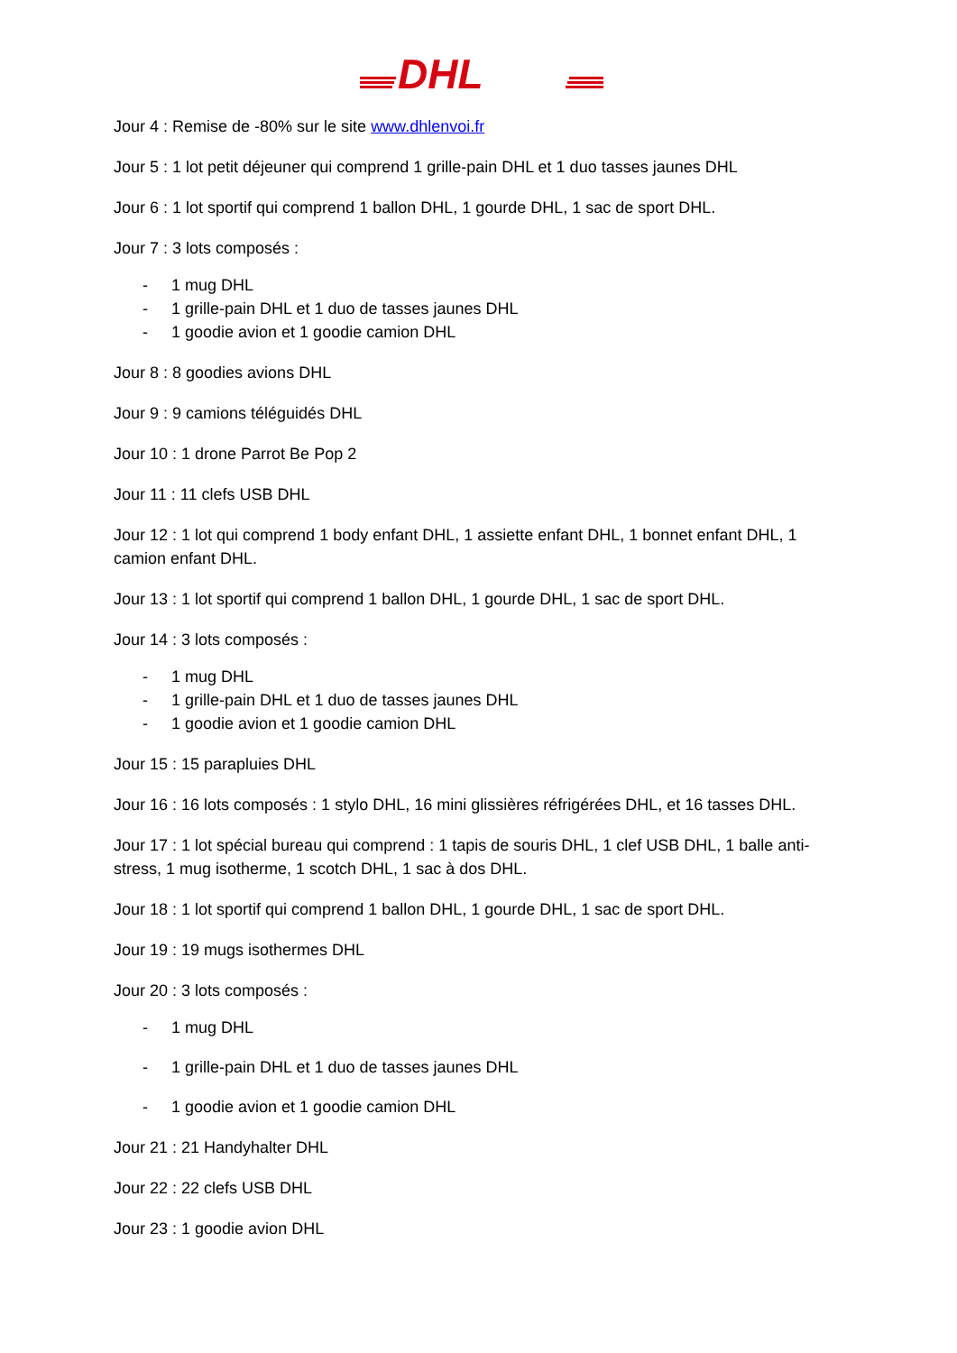DHL
Jour 4 : Remise de -80% sur le site www.dhlenvoi.fr
Jour 5 : 1 lot petit déjeuner qui comprend 1 grille-pain DHL et 1 duo tasses jaunes DHL
Jour 6 : 1 lot sportif qui comprend 1 ballon DHL, 1 gourde DHL, 1 sac de sport DHL.
Jour 7 : 3 lots composés :
- 1 mug DHL
- 1 grille-pain DHL et 1 duo de tasses jaunes DHL
- 1 goodie avion et 1 goodie camion DHL
Jour 8 : 8 goodies avions DHL
Jour 9 : 9 camions téléguidés DHL
Jour 10 : 1 drone Parrot Be Pop 2
Jour 11 : 11 clefs USB DHL
Jour 12 : 1 lot qui comprend 1 body enfant DHL, 1 assiette enfant DHL, 1 bonnet enfant DHL, 1 camion enfant DHL.
Jour 13 : 1 lot sportif qui comprend 1 ballon DHL, 1 gourde DHL, 1 sac de sport DHL.
Jour 14 : 3 lots composés :
- 1 mug DHL
- 1 grille-pain DHL et 1 duo de tasses jaunes DHL
- 1 goodie avion et 1 goodie camion DHL
Jour 15 : 15 parapluies DHL
Jour 16 : 16 lots composés : 1 stylo DHL, 16 mini glissières réfrigérées DHL, et 16 tasses DHL.
Jour 17 : 1 lot spécial bureau qui comprend : 1 tapis de souris DHL, 1 clef USB DHL, 1 balle anti-stress, 1 mug isotherme, 1 scotch DHL, 1 sac à dos DHL.
Jour 18 : 1 lot sportif qui comprend 1 ballon DHL, 1 gourde DHL, 1 sac de sport DHL.
Jour 19 : 19 mugs isothermes DHL
Jour 20 : 3 lots composés :
- 1 mug DHL
- 1 grille-pain DHL et 1 duo de tasses jaunes DHL
- 1 goodie avion et 1 goodie camion DHL
Jour 21 : 21 Handyhalter DHL
Jour 22 : 22 clefs USB DHL
Jour 23 : 1 goodie avion DHL